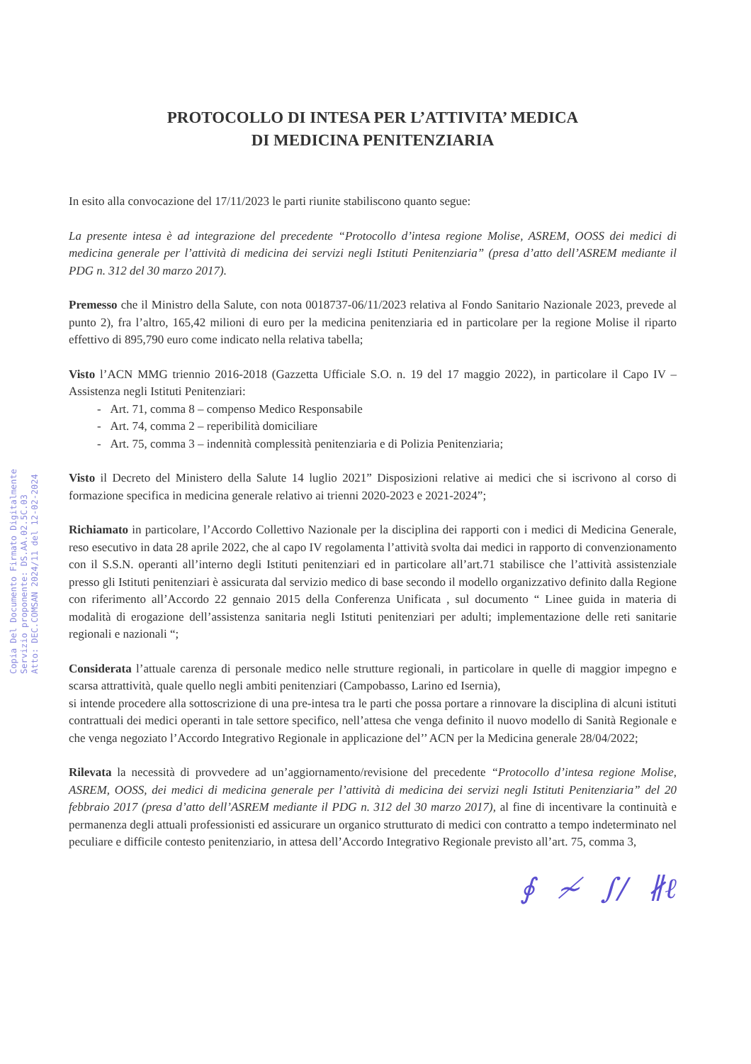Atto: DEC.COMSAN 2024/11 del 12-02-2024
Servizio proponente: DS.AA.02.5C.03
Copia Del Documento Firmato Digitalmente
PROTOCOLLO DI INTESA PER L’ATTIVITA’ MEDICA
DI MEDICINA PENITENZIARIA
In esito alla convocazione del 17/11/2023 le parti riunite stabiliscono quanto segue:
La presente intesa è ad integrazione del precedente “Protocollo d’intesa regione Molise, ASREM, OOSS dei medici di medicina generale per l’attività di medicina dei servizi negli Istituti Penitenziaria” (presa d’atto dell’ASREM mediante il PDG n. 312 del 30 marzo 2017).
Premesso che il Ministro della Salute, con nota 0018737-06/11/2023 relativa al Fondo Sanitario Nazionale 2023, prevede al punto 2), fra l’altro, 165,42 milioni di euro per la medicina penitenziaria ed in particolare per la regione Molise il riparto effettivo di 895,790 euro come indicato nella relativa tabella;
Visto l’ACN MMG triennio 2016-2018 (Gazzetta Ufficiale S.O. n. 19 del 17 maggio 2022), in particolare il Capo IV – Assistenza negli Istituti Penitenziari:
- Art. 71, comma 8 – compenso Medico Responsabile
- Art. 74, comma 2 – reperibilità domiciliare
- Art. 75, comma 3 – indennità complessità penitenziaria e di Polizia Penitenziaria;
Visto il Decreto del Ministero della Salute 14 luglio 2021” Disposizioni relative ai medici che si iscrivono al corso di formazione specifica in medicina generale relativo ai trienni 2020-2023 e 2021-2024”;
Richiamato in particolare, l’Accordo Collettivo Nazionale per la disciplina dei rapporti con i medici di Medicina Generale, reso esecutivo in data 28 aprile 2022, che al capo IV regolamenta l’attività svolta dai medici in rapporto di convenzionamento con il S.S.N. operanti all’interno degli Istituti penitenziari ed in particolare all’art.71 stabilisce che l’attività assistenziale presso gli Istituti penitenziari è assicurata dal servizio medico di base secondo il modello organizzativo definito dalla Regione con riferimento all’Accordo 22 gennaio 2015 della Conferenza Unificata , sul documento “ Linee guida in materia di modalità di erogazione dell’assistenza sanitaria negli Istituti penitenziari per adulti; implementazione delle reti sanitarie regionali e nazionali “;
Considerata l’attuale carenza di personale medico nelle strutture regionali, in particolare in quelle di maggior impegno e scarsa attrattività, quale quello negli ambiti penitenziari (Campobasso, Larino ed Isernia),
si intende procedere alla sottoscrizione di una pre-intesa tra le parti che possa portare a rinnovare la disciplina di alcuni istituti contrattuali dei medici operanti in tale settore specifico, nell’attesa che venga definito il nuovo modello di Sanità Regionale e che venga negoziato l’Accordo Integrativo Regionale in applicazione del’’ ACN per la Medicina generale 28/04/2022;
Rilevata la necessità di provvedere ad un’aggiornamento/revisione del precedente “Protocollo d’intesa regione Molise, ASREM, OOSS, dei medici di medicina generale per l’attività di medicina dei servizi negli Istituti Penitenziaria” del 20 febbraio 2017 (presa d’atto dell’ASREM mediante il PDG n. 312 del 30 marzo 2017), al fine di incentivare la continuità e permanenza degli attuali professionisti ed assicurare un organico strutturato di medici con contratto a tempo indeterminato nel peculiare e difficile contesto penitenziario, in attesa dell’Accordo Integrativo Regionale previsto all’art. 75, comma 3,
∮ ≁ ∫/ ∦ℓ